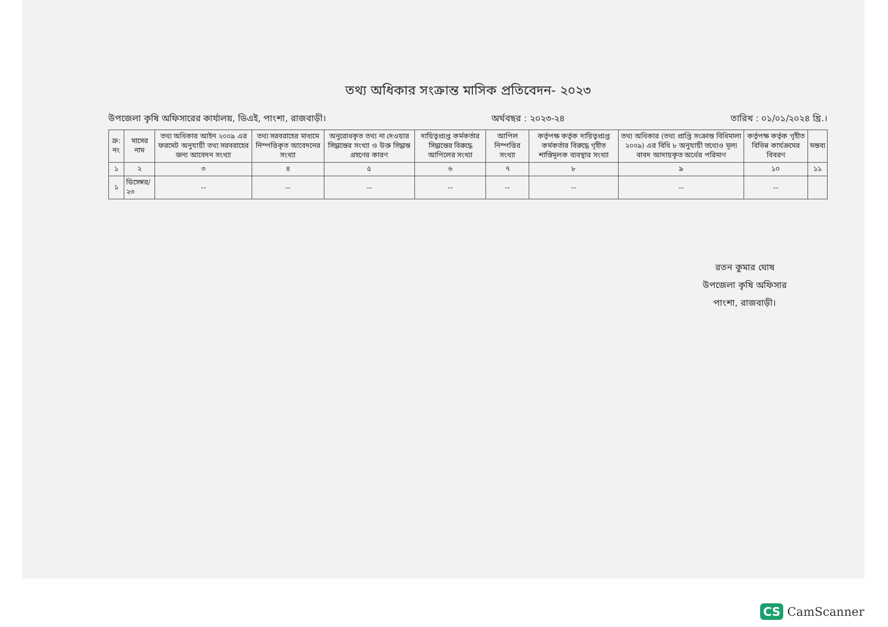তথ্য অধিকার সংক্রান্ত মাসিক প্রতিবেদন- ২০২৩
উপজেলা কৃষি অফিসারের কার্যালয়, ডিএই, পাংশা, রাজবাড়ী। অর্থবছর : ২০২৩-২৪ তারিখ : ০১/০১/২০২৪ খ্রি.।
| ক্র: নং | মাসের নাম | তথ্য অধিকার আইন ২০০৯ এর ফরমেট অনুযায়ী তথ্য সরবরাহের জন্য আবেদন সংখ্যা | তথ্য সরবরাহের মাধ্যমে নিস্পত্তিকৃত আবেদনের সংখ্যা | অনুরোধকৃত তথ্য না দেওয়ার সিদ্ধান্তের সংখ্যা ও উক্ত সিদ্ধান্ত গ্রহণের কারণ | দায়িত্বপ্রাপ্ত কর্মকর্তার সিদ্ধান্তের বিরুদ্ধে আপিলের সংখ্যা | আপিল নিস্পত্তির সংখ্যা | কর্তৃপক্ষ কর্তৃক দায়িত্বপ্রাপ্ত কর্মকর্তার বিরুদ্ধে গৃহীত শাস্তিমূলক ব্যবস্থার সংখ্যা | তথ্য অধিকার (তথ্য প্রাপ্তি সংক্রান্ত বিধিমালা ২০০৯) এর বিধি ৮ অনুযায়ী তথ্যেও মূল্য বাবদ আদায়কৃত অর্থের পরিমাণ | কর্তৃপক্ষ কর্তৃক গৃহীত বিভিন্ন কার্যক্রমের বিবরণ | মন্তব্য |
| --- | --- | --- | --- | --- | --- | --- | --- | --- | --- | --- |
| ১ | ২ | ৩ | ৪ | ৫ | ৬ | ৭ | ৮ | ৯ | ১০ | ১১ |
| ১ | ডিসেম্বর/২৩ | -- | -- | -- | -- | -- | -- | -- | -- | |
রতন কুমার ঘোষ
উপজেলা কৃষি অফিসার
পাংশা, রাজবাড়ী।
CS CamScanner